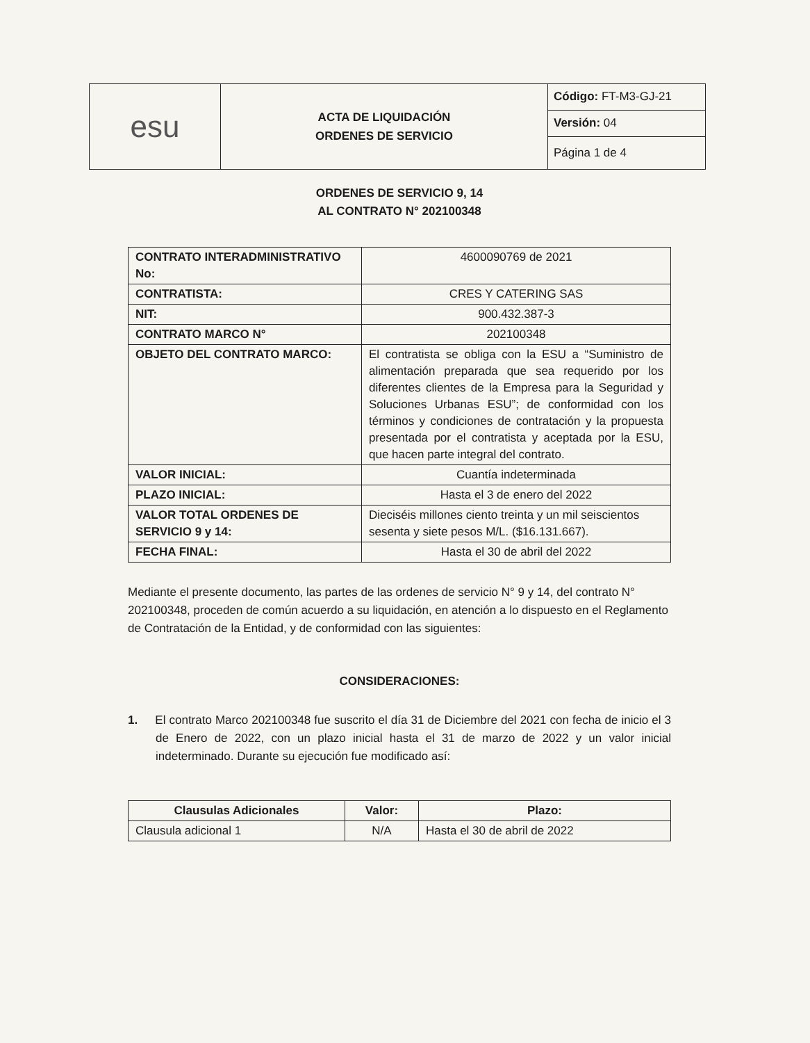| esu | ACTA DE LIQUIDACIÓN ORDENES DE SERVICIO | Código: FT-M3-GJ-21 |
| | | Versión: 04 |
| | | Página 1 de 4 |
ORDENES DE SERVICIO 9, 14
AL CONTRATO N° 202100348
| CONTRATO INTERADMINISTRATIVO No: | 4600090769 de 2021 |
| CONTRATISTA: | CRES Y CATERING SAS |
| NIT: | 900.432.387-3 |
| CONTRATO MARCO N° | 202100348 |
| OBJETO DEL CONTRATO MARCO: | El contratista se obliga con la ESU a “Suministro de alimentación preparada que sea requerido por los diferentes clientes de la Empresa para la Seguridad y Soluciones Urbanas ESU”; de conformidad con los términos y condiciones de contratación y la propuesta presentada por el contratista y aceptada por la ESU, que hacen parte integral del contrato. |
| VALOR INICIAL: | Cuantía indeterminada |
| PLAZO INICIAL: | Hasta el 3 de enero del 2022 |
| VALOR TOTAL ORDENES DE SERVICIO 9 y 14: | Dieciséis millones ciento treinta y un mil seiscientos sesenta y siete pesos M/L. ($16.131.667). |
| FECHA FINAL: | Hasta el 30 de abril del 2022 |
Mediante el presente documento, las partes de las ordenes de servicio N° 9 y 14, del contrato N° 202100348, proceden de común acuerdo a su liquidación, en atención a lo dispuesto en el Reglamento de Contratación de la Entidad, y de conformidad con las siguientes:
CONSIDERACIONES:
1. El contrato Marco 202100348 fue suscrito el día 31 de Diciembre del 2021 con fecha de inicio el 3 de Enero de 2022, con un plazo inicial hasta el 31 de marzo de 2022 y un valor inicial indeterminado. Durante su ejecución fue modificado así:
| Clausulas Adicionales | Valor: | Plazo: |
| --- | --- | --- |
| Clausula adicional 1 | N/A | Hasta el 30 de abril de 2022 |